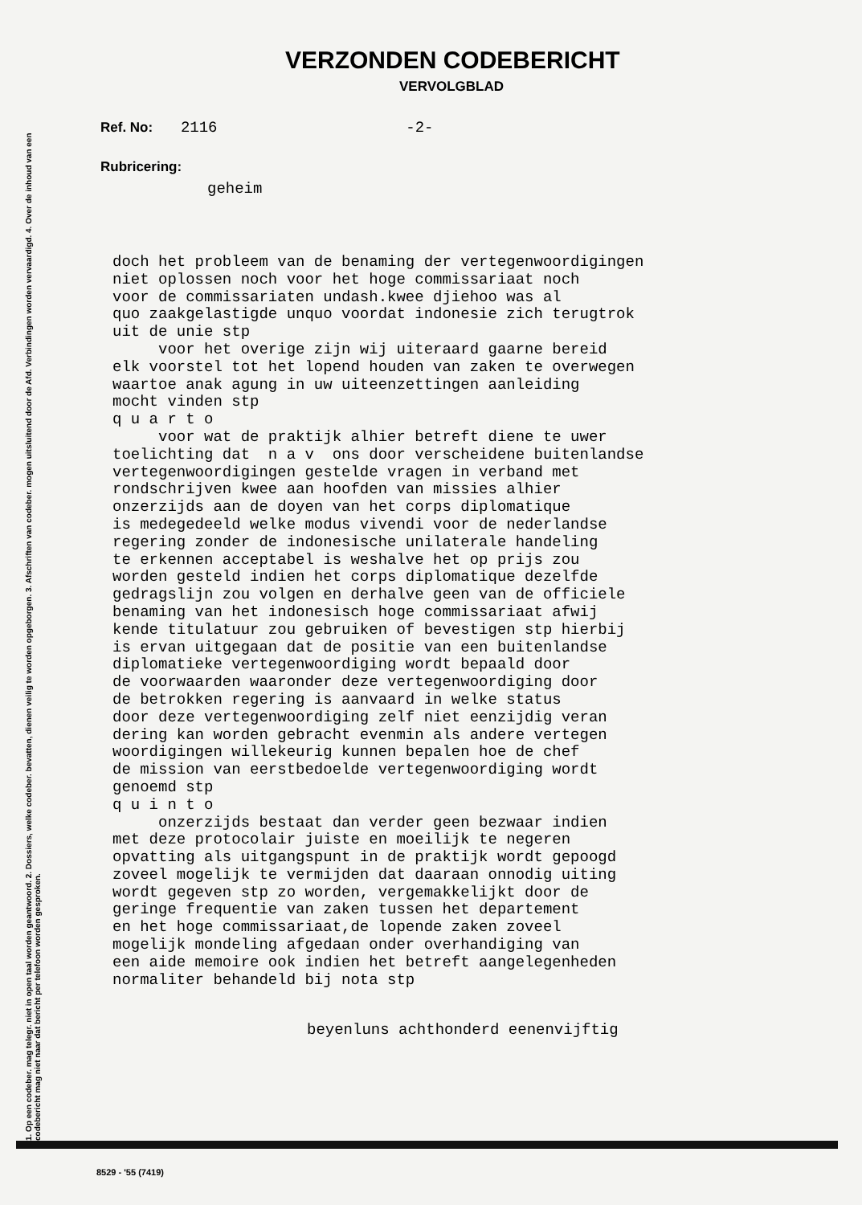1. Op een codeber. mag telegr. niet in open taal worden geantwoord. 2. Dossiers, welke codeber. bevatten, dienen veilig te worden opgeborgen. 3. Afschriften van codeber. mogen uitsluitend door de Afd. Verbindingen worden vervaardigd. 4. Over de inhoud van een codebericht mag niet naar dat bericht per telefoon worden gesproken.
VERZONDEN CODEBERICHT
VERVOLGBLAD
Ref. No: 2116 -2-
Rubricering:
geheim
doch het probleem van de benaming der vertegenwoordigingen niet oplossen noch voor het hoge commissariaat noch voor de commissariaten undash.kwee djiehoo was al quo zaakgelastigde unquo voordat indonesie zich terugtrok uit de unie stp voor het overige zijn wij uiteraard gaarne bereid elk voorstel tot het lopend houden van zaken te overwegen waartoe anak agung in uw uiteenzettingen aanleiding mocht vinden stp q u a r t o voor wat de praktijk alhier betreft diene te uwer toelichting dat n a v ons door verscheidene buitenlandse vertegenwoordigingen gestelde vragen in verband met rondschrijven kwee aan hoofden van missies alhier onzerzijds aan de doyen van het corps diplomatique is medegedeeld welke modus vivendi voor de nederlandse regering zonder de indonesische unilaterale handeling te erkennen acceptabel is weshalve het op prijs zou worden gesteld indien het corps diplomatique dezelfde gedragslijn zou volgen en derhalve geen van de officiele benaming van het indonesisch hoge commissariaat afwij kende titulatuur zou gebruiken of bevestigen stp hierbij is ervan uitgegaan dat de positie van een buitenlandse diplomatieke vertegenwoordiging wordt bepaald door de voorwaarden waaronder deze vertegenwoordiging door de betrokken regering is aanvaard in welke status door deze vertegenwoordiging zelf niet eenzijdig veran dering kan worden gebracht evenmin als andere vertegen woordigingen willekeurig kunnen bepalen hoe de chef de mission van eerstbedoelde vertegenwoordiging wordt genoemd stp q u i n t o onzerzijds bestaat dan verder geen bezwaar indien met deze protocolair juiste en moeilijk te negeren opvatting als uitgangspunt in de praktijk wordt gepoogd zoveel mogelijk te vermijden dat daaraan onnodig uiting wordt gegeven stp zo worden, vergemakkelijkt door de geringe frequentie van zaken tussen het departement en het hoge commissariaat,de lopende zaken zoveel mogelijk mondeling afgedaan onder overhandiging van een aide memoire ook indien het betreft aangelegenheden normaliter behandeld bij nota stp
beyenluns achthonderd eenenvijftig
8529 - '55 (7419)